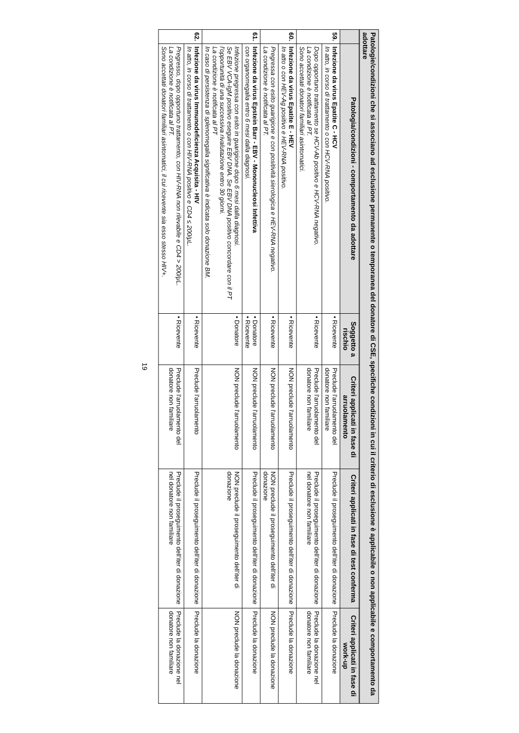Patologie/condizioni che si associano ad esclusione permanente o temporanea del donatore di CSE, specifiche condizioni in cui il criterio di esclusione è applicabile o non applicabile e comportamento da adottare
| | Patologia/condizioni - comportamento da adottare | Soggetto a rischio | Criteri applicati in fase di arruolamento | Criteri applicati in fase di test conferma | Criteri applicati in fase di work-up |
| --- | --- | --- | --- | --- | --- |
| 59. | Infezione da virus Epatite C - HCV In atto, in corso di trattamento o con HCV-RNA positivo. | • Ricevente | Preclude l'arruolamento del donatore non familiare | Preclude il proseguimento dell'iter di donazione | Preclude la donazione |
| | Dopo opportuno trattamento se HCV-Ab positivo e HCV-RNA negativo. La condizione è notificata al PT. Sono accettati donatori familiari asintomatici. | • Ricevente | Preclude l'arruolamento del donatore non familiare | Preclude il proseguimento dell'iter di donazione nel donatore non familiare | Preclude la donazione nel donatore non familiare |
| 60. | Infezione da virus Epatite E - HEV In atto o con HEV-Ag positivo e HEV-RNA positivo. | • Ricevente | NON preclude l'arruolamento | Preclude il proseguimento dell'iter di donazione | Preclude la donazione |
| | Pregressa con esito guarigione e con positività sierologica e HEV-RNA negativo. La condizione è notificata al PT. | • Ricevente | NON preclude l'arruolamento | NON preclude il proseguimento dell'iter di donazione | NON preclude la donazione |
| 61. | Infezione da virus Epstein Barr - EBV - Mononucleosi Infettiva con organomegalia entro 6 mesi dalla diagnosi. | • Donatore • Ricevente | NON preclude l'arruolamento | Preclude il proseguimento dell'iter di donazione | Preclude la donazione |
| | Infezione pregressa con esito in guarigione dopo 6 mesi dalla diagnosi. Se EBV VCA-IgM positivo eseguire EBV DNA. Se EBV DNA positivo concordare con il PT l'opportunità di una successiva rivalutazione entro 30 giorni. La condizione è notificata al PT In caso di persistenza di splenomegalia significativa è indicata solo donazione BM. | • Donatore | NON preclude l'arruolamento | NON preclude il proseguimento dell'iter di donazione | NON preclude la donazione |
| 62. | Infezione da virus Immunodeficienza Acquisita - HIV In atto, in corso di trattamento o con HIV-RNA positivo e CD4 ≤ 200/μL. | • Ricevente | Preclude l'arruolamento | Preclude il proseguimento dell'iter di donazione | Preclude la donazione |
| | Pregresso, dopo opportuno trattamento, con HIV-RNA non rilevabile e CD4 > 200/μL. La condizione è notificata al PT. Sono accettati donatori familiari asintomatici, il cui ricevente sia esso stesso HIV+. | • Ricevente | Preclude l'arruolamento del donatore non familiare | Preclude il proseguimento dell'iter di donazione nel donatore non familiare | Preclude la donazione nel donatore non familiare |
19